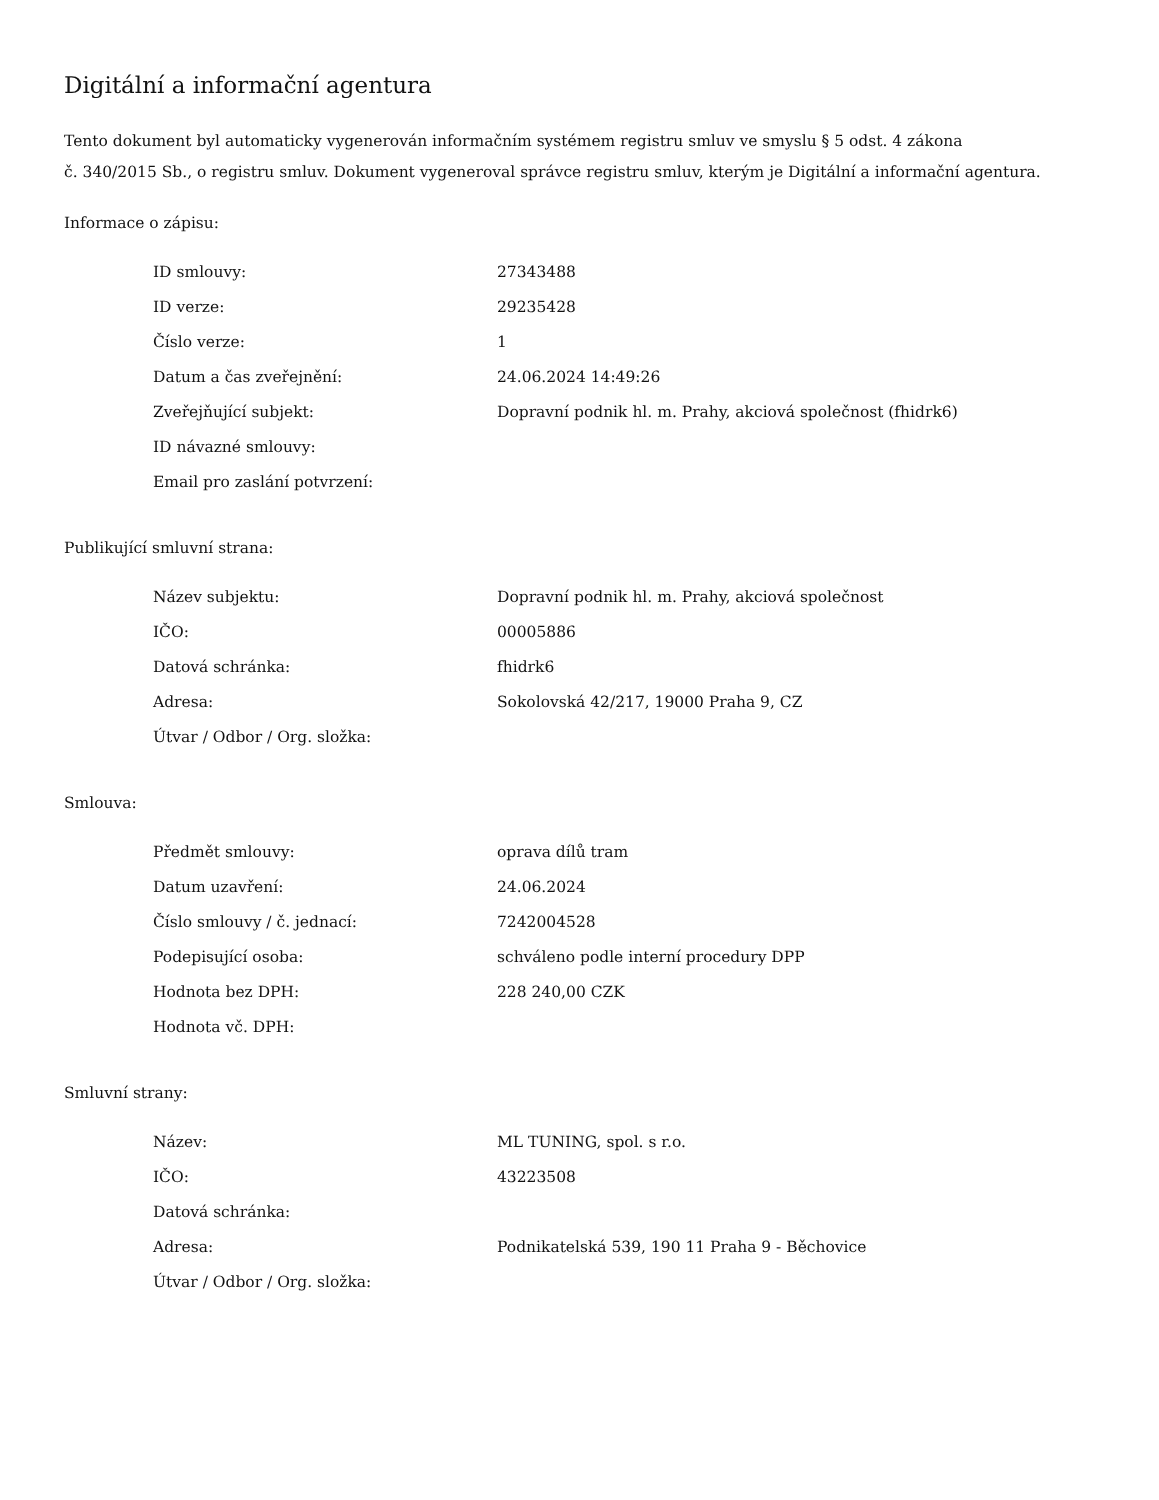Digitální a informační agentura
Tento dokument byl automaticky vygenerován informačním systémem registru smluv ve smyslu § 5 odst. 4 zákona
č. 340/2015 Sb., o registru smluv. Dokument vygeneroval správce registru smluv, kterým je Digitální a informační agentura.
Informace o zápisu:
| ID smlouvy: | 27343488 |
| ID verze: | 29235428 |
| Číslo verze: | 1 |
| Datum a čas zveřejnění: | 24.06.2024 14:49:26 |
| Zveřejňující subjekt: | Dopravní podnik hl. m. Prahy, akciová společnost (fhidrk6) |
| ID návazné smlouvy: | |
| Email pro zaslání potvrzení: | |
Publikující smluvní strana:
| Název subjektu: | Dopravní podnik hl. m. Prahy, akciová společnost |
| IČO: | 00005886 |
| Datová schránka: | fhidrk6 |
| Adresa: | Sokolovská 42/217, 19000 Praha 9, CZ |
| Útvar / Odbor / Org. složka: | |
Smlouva:
| Předmět smlouvy: | oprava dílů tram |
| Datum uzavření: | 24.06.2024 |
| Číslo smlouvy / č. jednací: | 7242004528 |
| Podepisující osoba: | schváleno podle interní procedury DPP |
| Hodnota bez DPH: | 228 240,00 CZK |
| Hodnota vč. DPH: | |
Smluvní strany:
| Název: | ML TUNING, spol. s r.o. |
| IČO: | 43223508 |
| Datová schránka: | |
| Adresa: | Podnikatelská 539, 190 11 Praha 9 - Běchovice |
| Útvar / Odbor / Org. složka: | |